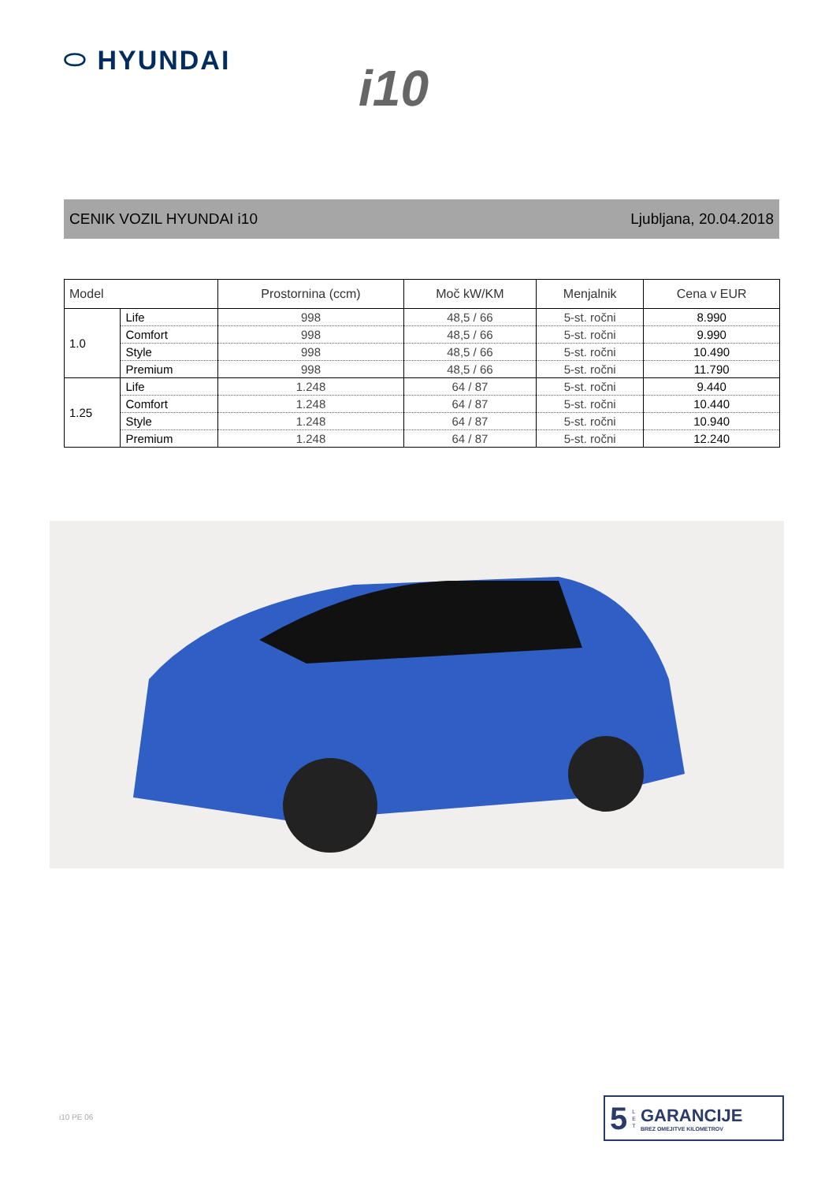⬭ HYUNDAI
i10
CENIK VOZIL HYUNDAI i10 Ljubljana, 20.04.2018
| Model | | Prostornina (ccm) | Moč kW/KM | Menjalnik | Cena v EUR |
| --- | --- | --- | --- | --- | --- |
| 1.0 | Life | 998 | 48,5 / 66 | 5-st. ročni | 8.990 |
| | Comfort | 998 | 48,5 / 66 | 5-st. ročni | 9.990 |
| | Style | 998 | 48,5 / 66 | 5-st. ročni | 10.490 |
| | Premium | 998 | 48,5 / 66 | 5-st. ročni | 11.790 |
| 1.25 | Life | 1.248 | 64 / 87 | 5-st. ročni | 9.440 |
| | Comfort | 1.248 | 64 / 87 | 5-st. ročni | 10.440 |
| | Style | 1.248 | 64 / 87 | 5-st. ročni | 10.940 |
| | Premium | 1.248 | 64 / 87 | 5-st. ročni | 12.240 |
i10 PE 06
5 L
E
T
GARANCIJE
BREZ OMEJITVE KILOMETROV